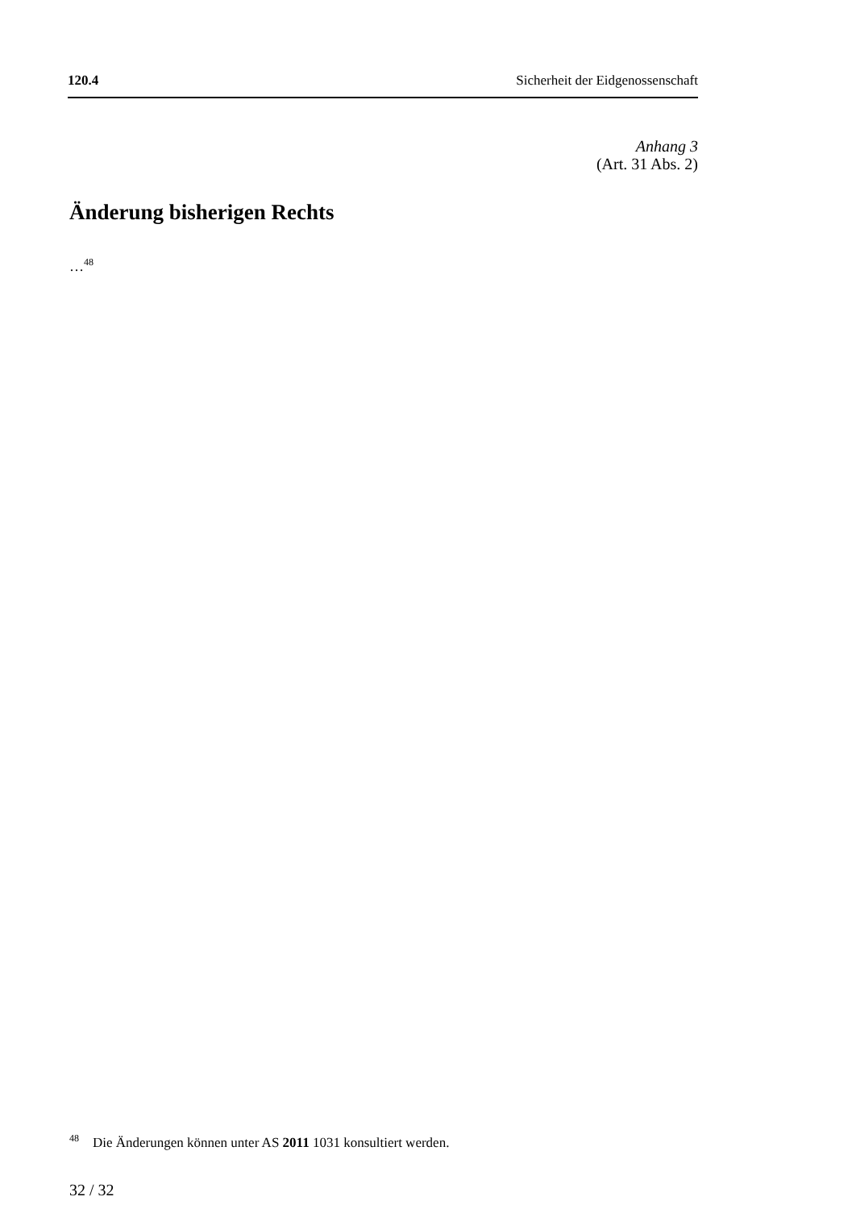120.4 Sicherheit der Eidgenossenschaft
Anhang 3
(Art. 31 Abs. 2)
Änderung bisherigen Rechts
…<sup>48</sup>
<sup>48</sup> Die Änderungen können unter AS 2011 1031 konsultiert werden.
32 / 32